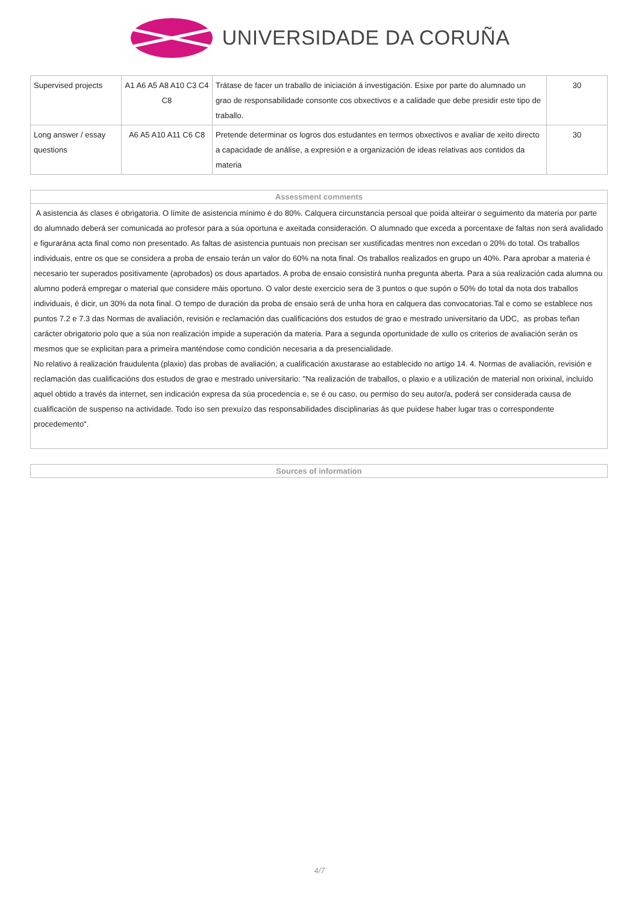UNIVERSIDADE DA CORUÑA
| Supervised projects | A1 A6 A5 A8 A10 C3 C4 C8 | Trátase de facer un traballo de iniciación á investigación. Esixe por parte do alumnado un grao de responsabilidade consonte cos obxectivos e a calidade que debe presidir este tipo de traballo. | 30 |
| Long answer / essay questions | A6 A5 A10 A11 C6 C8 | Pretende determinar os logros dos estudantes en termos obxectivos e avaliar de xeito directo a capacidade de análise, a expresión e a organización de ideas relativas aos contidos da materia | 30 |
Assessment comments
A asistencia ás clases é obrigatoria. O límite de asistencia mínimo é do 80%. Calquera circunstancia persoal que poida alteirar o seguimento da materia por parte do alumnado deberá ser comunicada ao profesor para a súa oportuna e axeitada consideración. O alumnado que exceda a porcentaxe de faltas non será avalidado e figurarána acta final como non presentado. As faltas de asistencia puntuais non precisan ser xustificadas mentres non excedan o 20% do total. Os traballos individuais, entre os que se considera a proba de ensaio terán un valor do 60% na nota final. Os traballos realizados en grupo un 40%. Para aprobar a materia é necesario ter superados positivamente (aprobados) os dous apartados. A proba de ensaio consistirá nunha pregunta aberta. Para a súa realización cada alumna ou alumno poderá empregar o material que considere máis oportuno. O valor deste exercicio sera de 3 puntos o que supón o 50% do total da nota dos traballos individuais, é dicir, un 30% da nota final. O tempo de duración da proba de ensaio será de unha hora en calquera das convocatorias.Tal e como se establece nos puntos 7.2 e 7.3 das Normas de avaliación, revisión e reclamación das cualificacións dos estudos de grao e mestrado universitario da UDC, as probas teñan carácter obrigatorio polo que a súa non realización impide a superación da materia. Para a segunda oportunidade de xullo os criterios de avaliación serán os mesmos que se explicitan para a primeira manténdose como condición necesaria a da presencialidade.
No relativo á realización fraudulenta (plaxio) das probas de avaliación, a cualificación axustarase ao establecido no artigo 14. 4. Normas de avaliación, revisión e reclamación das cualificacións dos estudos de grao e mestrado universitario: "Na realización de traballos, o plaxio e a utilización de material non orixinal, incluído aquel obtido a través da internet, sen indicación expresa da súa procedencia e, se é ou caso, ou permiso do seu autor/a, poderá ser considerada causa de cualificación de suspenso na actividade. Todo iso sen prexuízo das responsabilidades disciplinarias ás que puidese haber lugar tras o correspondente procedemento".
Sources of information
4/7